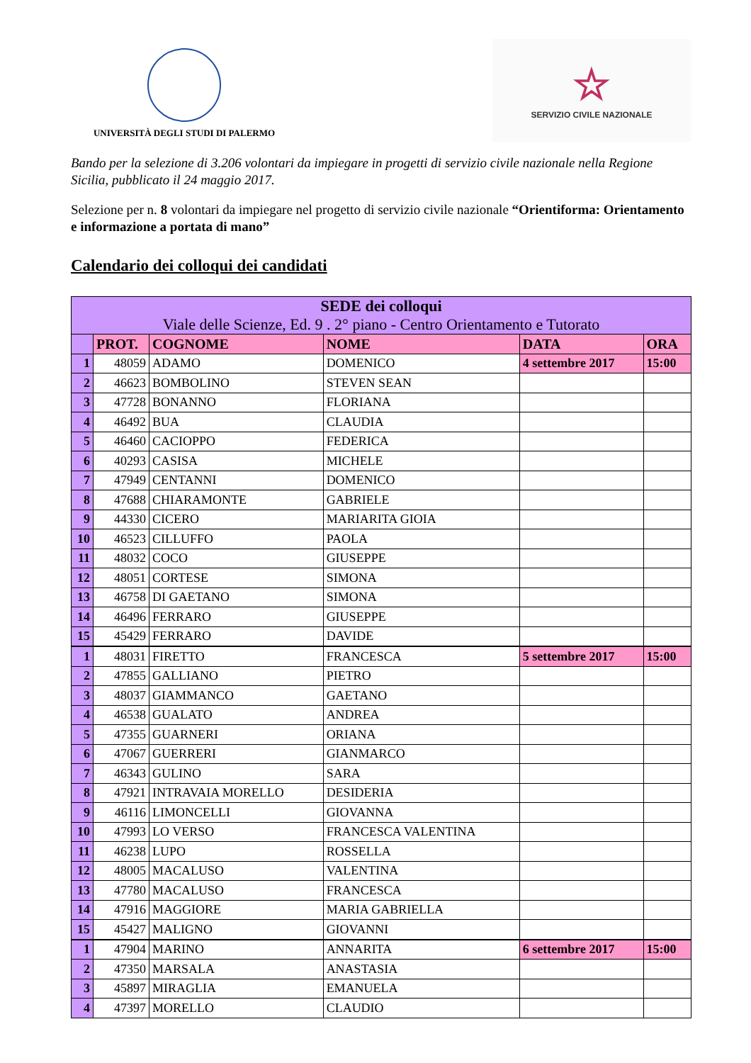UNIVERSITÀ DEGLI STUDI DI PALERMO
☆
SERVIZIO CIVILE NAZIONALE
Bando per la selezione di 3.206 volontari da impiegare in progetti di servizio civile nazionale nella Regione Sicilia, pubblicato il 24 maggio 2017.
Selezione per n. 8 volontari da impiegare nel progetto di servizio civile nazionale “Orientiforma: Orientamento e informazione a portata di mano”
Calendario dei colloqui dei candidati
| SEDE dei colloqui Viale delle Scienze, Ed. 9 . 2° piano - Centro Orientamento e Tutorato | | | | | |
| --- | --- | --- | --- | --- | --- |
| | PROT. | COGNOME | NOME | DATA | ORA |
| 1 | 48059 | ADAMO | DOMENICO | 4 settembre 2017 | 15:00 |
| 2 | 46623 | BOMBOLINO | STEVEN SEAN | | |
| 3 | 47728 | BONANNO | FLORIANA | | |
| 4 | 46492 | BUA | CLAUDIA | | |
| 5 | 46460 | CACIOPPO | FEDERICA | | |
| 6 | 40293 | CASISA | MICHELE | | |
| 7 | 47949 | CENTANNI | DOMENICO | | |
| 8 | 47688 | CHIARAMONTE | GABRIELE | | |
| 9 | 44330 | CICERO | MARIARITA GIOIA | | |
| 10 | 46523 | CILLUFFO | PAOLA | | |
| 11 | 48032 | COCO | GIUSEPPE | | |
| 12 | 48051 | CORTESE | SIMONA | | |
| 13 | 46758 | DI GAETANO | SIMONA | | |
| 14 | 46496 | FERRARO | GIUSEPPE | | |
| 15 | 45429 | FERRARO | DAVIDE | | |
| 1 | 48031 | FIRETTO | FRANCESCA | 5 settembre 2017 | 15:00 |
| 2 | 47855 | GALLIANO | PIETRO | | |
| 3 | 48037 | GIAMMANCO | GAETANO | | |
| 4 | 46538 | GUALATO | ANDREA | | |
| 5 | 47355 | GUARNERI | ORIANA | | |
| 6 | 47067 | GUERRERI | GIANMARCO | | |
| 7 | 46343 | GULINO | SARA | | |
| 8 | 47921 | INTRAVAIA MORELLO | DESIDERIA | | |
| 9 | 46116 | LIMONCELLI | GIOVANNA | | |
| 10 | 47993 | LO VERSO | FRANCESCA VALENTINA | | |
| 11 | 46238 | LUPO | ROSSELLA | | |
| 12 | 48005 | MACALUSO | VALENTINA | | |
| 13 | 47780 | MACALUSO | FRANCESCA | | |
| 14 | 47916 | MAGGIORE | MARIA GABRIELLA | | |
| 15 | 45427 | MALIGNO | GIOVANNI | | |
| 1 | 47904 | MARINO | ANNARITA | 6 settembre 2017 | 15:00 |
| 2 | 47350 | MARSALA | ANASTASIA | | |
| 3 | 45897 | MIRAGLIA | EMANUELA | | |
| 4 | 47397 | MORELLO | CLAUDIO | | |